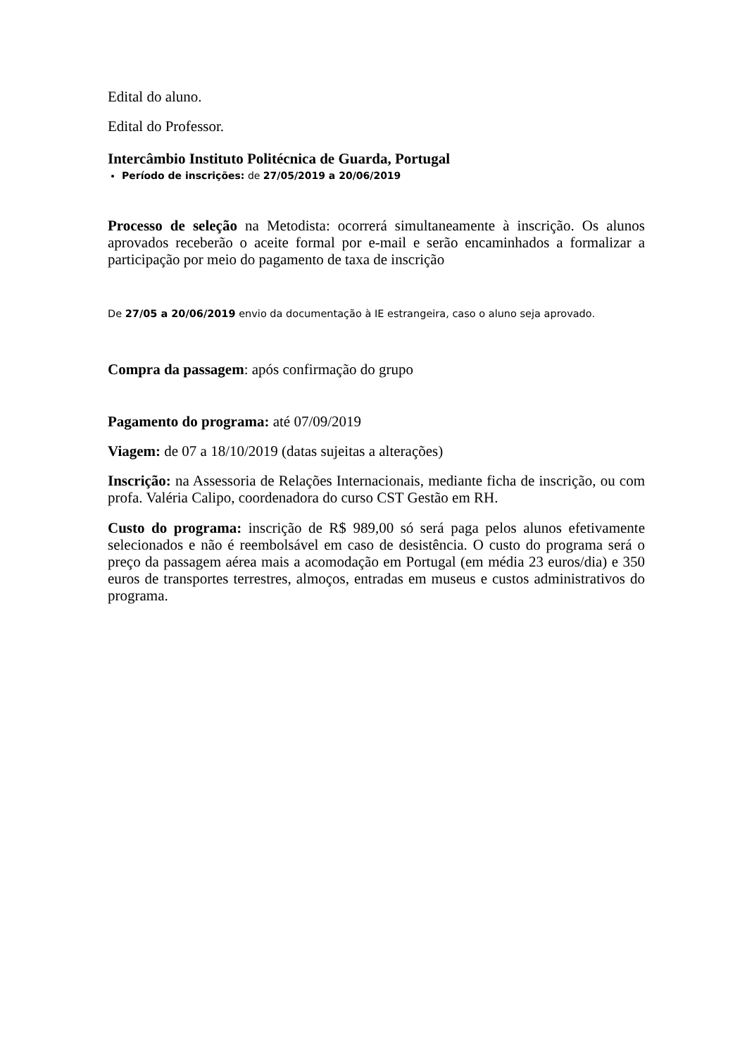Edital do aluno.
Edital do Professor.
Intercâmbio Instituto Politécnica de Guarda, Portugal
Período de inscrições: de 27/05/2019 a 20/06/2019
Processo de seleção na Metodista: ocorrerá simultaneamente à inscrição. Os alunos aprovados receberão o aceite formal por e-mail e serão encaminhados a formalizar a participação por meio do pagamento de taxa de inscrição
De 27/05 a 20/06/2019 envio da documentação à IE estrangeira, caso o aluno seja aprovado.
Compra da passagem: após confirmação do grupo
Pagamento do programa: até 07/09/2019
Viagem: de 07 a 18/10/2019 (datas sujeitas a alterações)
Inscrição: na Assessoria de Relações Internacionais, mediante ficha de inscrição, ou com profa. Valéria Calipo, coordenadora do curso CST Gestão em RH.
Custo do programa: inscrição de R$ 989,00 só será paga pelos alunos efetivamente selecionados e não é reembolsável em caso de desistência. O custo do programa será o preço da passagem aérea mais a acomodação em Portugal (em média 23 euros/dia) e 350 euros de transportes terrestres, almoços, entradas em museus e custos administrativos do programa.